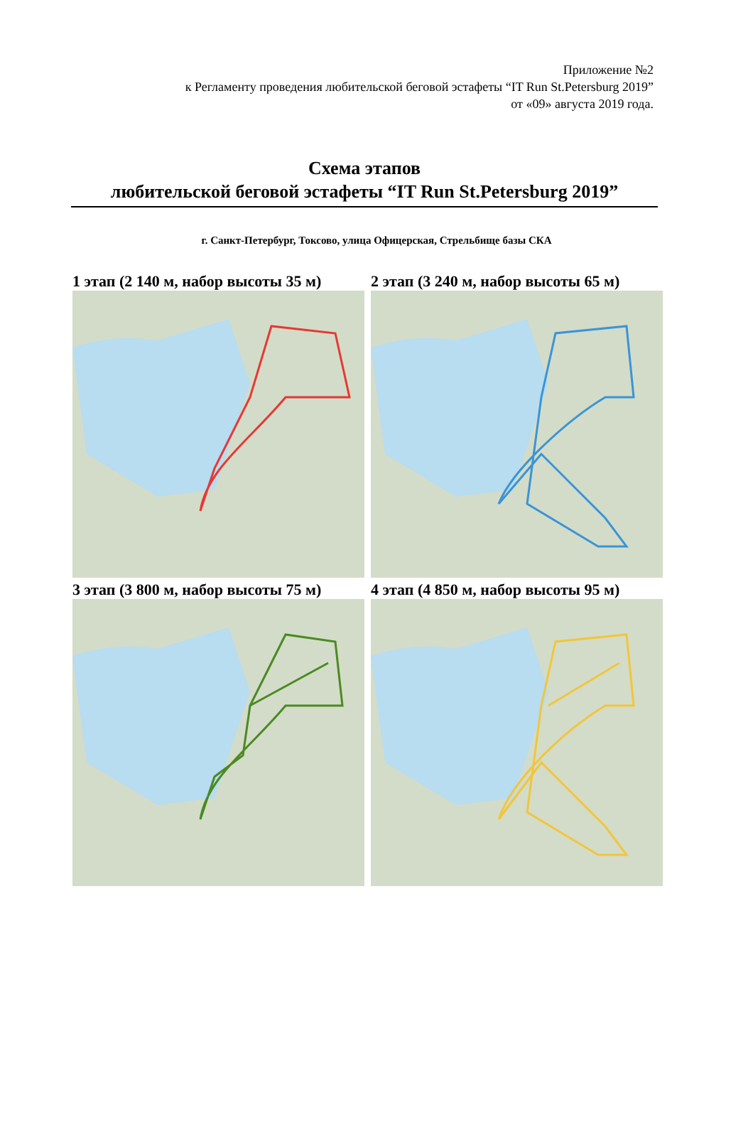Приложение №2
к Регламенту проведения любительской беговой эстафеты “IT Run St.Petersburg 2019”
от «09» августа 2019 года.
Схема этапов
любительской беговой эстафеты “IT Run St.Petersburg 2019”
г. Санкт-Петербург, Токсово, улица Офицерская, Стрельбище базы СКА
1 этап (2 140 м, набор высоты 35 м)
2 этап (3 240 м, набор высоты 65 м)
3 этап (3 800 м, набор высоты 75 м)
4 этап (4 850 м, набор высоты 95 м)